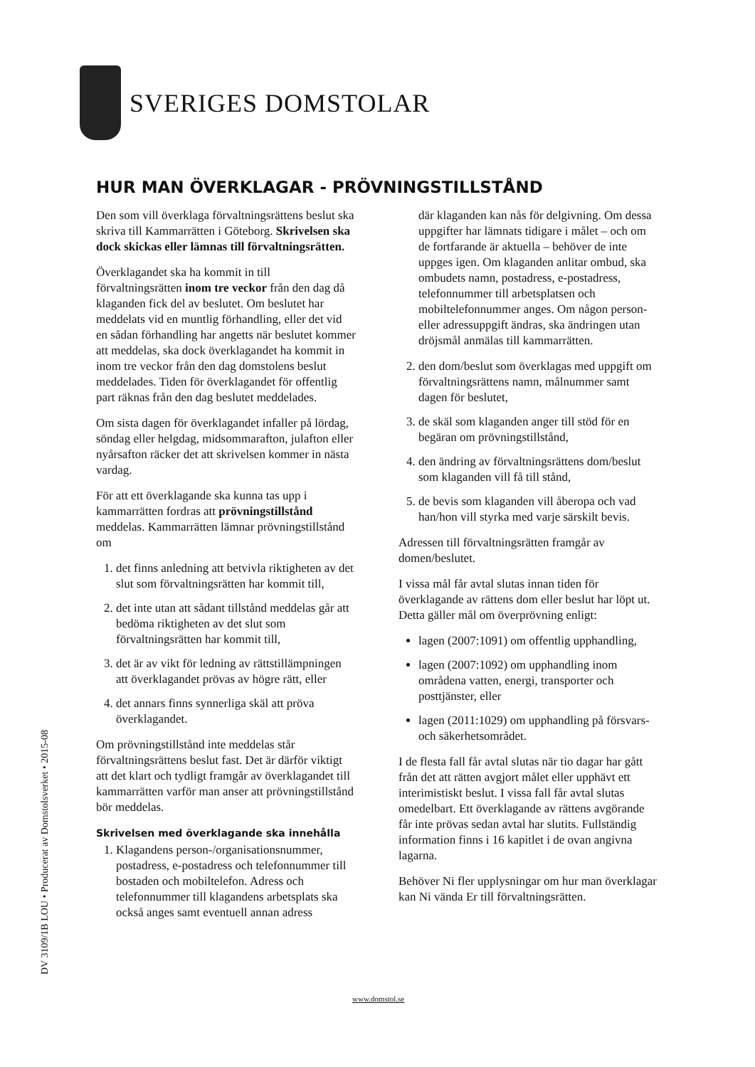SVERIGES DOMSTOLAR
HUR MAN ÖVERKLAGAR - PRÖVNINGSTILLSTÅND
Den som vill överklaga förvaltningsrättens beslut ska skriva till Kammarrätten i Göteborg. Skrivelsen ska dock skickas eller lämnas till förvaltningsrätten.
Överklagandet ska ha kommit in till förvaltningsrätten inom tre veckor från den dag då klaganden fick del av beslutet. Om beslutet har meddelats vid en muntlig förhandling, eller det vid en sådan förhandling har angetts när beslutet kommer att meddelas, ska dock överklagandet ha kommit in inom tre veckor från den dag domstolens beslut meddelades. Tiden för överklagandet för offentlig part räknas från den dag beslutet meddelades.
Om sista dagen för överklagandet infaller på lördag, söndag eller helgdag, midsommarafton, julafton eller nyårsafton räcker det att skrivelsen kommer in nästa vardag.
För att ett överklagande ska kunna tas upp i kammarrätten fordras att prövningstillstånd meddelas. Kammarrätten lämnar prövningstillstånd om
1. det finns anledning att betvivla riktigheten av det slut som förvaltningsrätten har kommit till,
2. det inte utan att sådant tillstånd meddelas går att bedöma riktigheten av det slut som förvaltningsrätten har kommit till,
3. det är av vikt för ledning av rättstillämpningen att överklagandet prövas av högre rätt, eller
4. det annars finns synnerliga skäl att pröva överklagandet.
Om prövningstillstånd inte meddelas står förvaltningsrättens beslut fast. Det är därför viktigt att det klart och tydligt framgår av överklagandet till kammarrätten varför man anser att prövningstillstånd bör meddelas.
Skrivelsen med överklagande ska innehålla
1. Klagandens person-/organisationsnummer, postadress, e-postadress och telefonnummer till bostaden och mobiltelefon. Adress och telefonnummer till klagandens arbetsplats ska också anges samt eventuell annan adress
där klaganden kan nås för delgivning. Om dessa uppgifter har lämnats tidigare i målet – och om de fortfarande är aktuella – behöver de inte uppges igen. Om klaganden anlitar ombud, ska ombudets namn, postadress, e-postadress, telefonnummer till arbetsplatsen och mobiltelefonnummer anges. Om någon person- eller adressuppgift ändras, ska ändringen utan dröjsmål anmälas till kammarrätten.
2. den dom/beslut som överklagas med uppgift om förvaltningsrättens namn, målnummer samt dagen för beslutet,
3. de skäl som klaganden anger till stöd för en begäran om prövningstillstånd,
4. den ändring av förvaltningsrättens dom/beslut som klaganden vill få till stånd,
5. de bevis som klaganden vill åberopa och vad han/hon vill styrka med varje särskilt bevis.
Adressen till förvaltningsrätten framgår av domen/beslutet.
I vissa mål får avtal slutas innan tiden för överklagande av rättens dom eller beslut har löpt ut. Detta gäller mål om överprövning enligt:
lagen (2007:1091) om offentlig upphandling,
lagen (2007:1092) om upphandling inom områdena vatten, energi, transporter och posttjänster, eller
lagen (2011:1029) om upphandling på försvars- och säkerhetsområdet.
I de flesta fall får avtal slutas när tio dagar har gått från det att rätten avgjort målet eller upphävt ett interimistiskt beslut. I vissa fall får avtal slutas omedelbart. Ett överklagande av rättens avgörande får inte prövas sedan avtal har slutits. Fullständig information finns i 16 kapitlet i de ovan angivna lagarna.
Behöver Ni fler upplysningar om hur man överklagar kan Ni vända Er till förvaltningsrätten.
DV 3109/1B LOU • Producerat av Domstolsverket • 2015-08
www.domstol.se